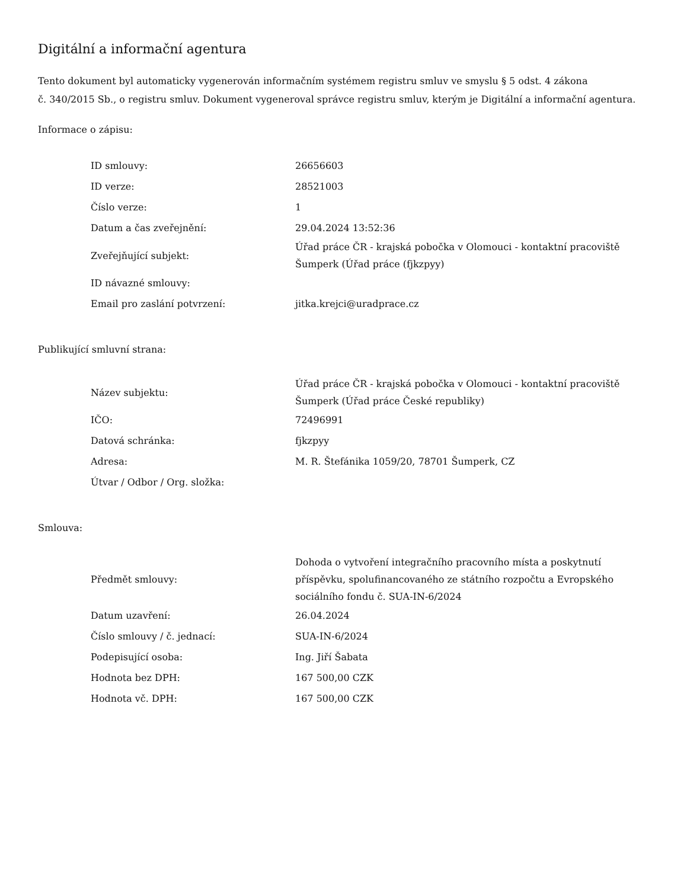Digitální a informační agentura
Tento dokument byl automaticky vygenerován informačním systémem registru smluv ve smyslu § 5 odst. 4 zákona
č. 340/2015 Sb., o registru smluv. Dokument vygeneroval správce registru smluv, kterým je Digitální a informační agentura.
Informace o zápisu:
| ID smlouvy: | 26656603 |
| ID verze: | 28521003 |
| Číslo verze: | 1 |
| Datum a čas zveřejnění: | 29.04.2024 13:52:36 |
| Zveřejňující subjekt: | Úřad práce ČR - krajská pobočka v Olomouci - kontaktní pracoviště Šumperk (Úřad práce (fjkzpyy) |
| ID návazné smlouvy: | |
| Email pro zaslání potvrzení: | jitka.krejci@uradprace.cz |
Publikující smluvní strana:
| Název subjektu: | Úřad práce ČR - krajská pobočka v Olomouci - kontaktní pracoviště Šumperk (Úřad práce České republiky) |
| IČO: | 72496991 |
| Datová schránka: | fjkzpyy |
| Adresa: | M. R. Štefánika 1059/20, 78701 Šumperk, CZ |
| Útvar / Odbor / Org. složka: | |
Smlouva:
| Předmět smlouvy: | Dohoda o vytvoření integračního pracovního místa a poskytnutí příspěvku, spolufinancovaného ze státního rozpočtu a Evropského sociálního fondu č. SUA-IN-6/2024 |
| Datum uzavření: | 26.04.2024 |
| Číslo smlouvy / č. jednací: | SUA-IN-6/2024 |
| Podepisující osoba: | Ing. Jiří Šabata |
| Hodnota bez DPH: | 167 500,00 CZK |
| Hodnota vč. DPH: | 167 500,00 CZK |